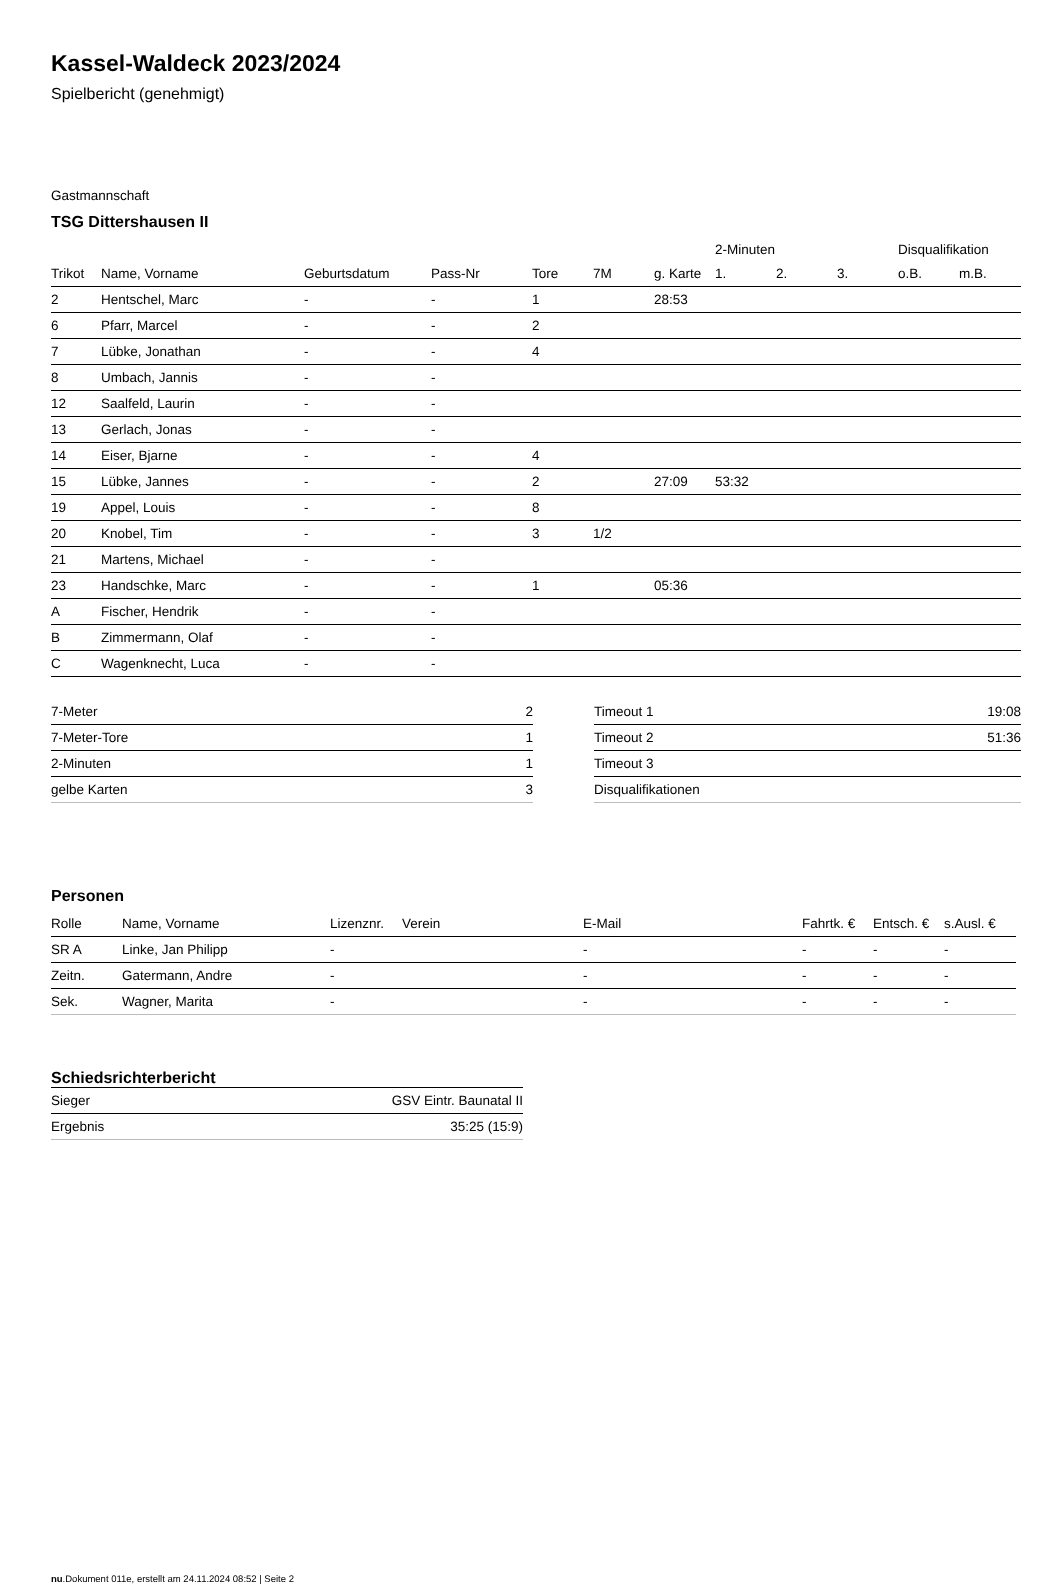Kassel-Waldeck 2023/2024
Spielbericht (genehmigt)
Gastmannschaft
TSG Dittershausen II
| | | | | | | | 2-Minuten | | | Disqualifikation | |
| Trikot | Name, Vorname | Geburtsdatum | Pass-Nr | Tore | 7M | g. Karte | 1. | 2. | 3. | o.B. | m.B. |
| 2 | Hentschel, Marc | - | - | 1 | | 28:53 | | | | | |
| 6 | Pfarr, Marcel | - | - | 2 | | | | | | | |
| 7 | Lübke, Jonathan | - | - | 4 | | | | | | | |
| 8 | Umbach, Jannis | - | - | | | | | | | | |
| 12 | Saalfeld, Laurin | - | - | | | | | | | | |
| 13 | Gerlach, Jonas | - | - | | | | | | | | |
| 14 | Eiser, Bjarne | - | - | 4 | | | | | | | |
| 15 | Lübke, Jannes | - | - | 2 | | 27:09 | 53:32 | | | | |
| 19 | Appel, Louis | - | - | 8 | | | | | | | |
| 20 | Knobel, Tim | - | - | 3 | 1/2 | | | | | | |
| 21 | Martens, Michael | - | - | | | | | | | | |
| 23 | Handschke, Marc | - | - | 1 | | 05:36 | | | | | |
| A | Fischer, Hendrik | - | - | | | | | | | | |
| B | Zimmermann, Olaf | - | - | | | | | | | | |
| C | Wagenknecht, Luca | - | - | | | | | | | | |
| 7-Meter | 2 |
| 7-Meter-Tore | 1 |
| 2-Minuten | 1 |
| gelbe Karten | 3 |
| Timeout 1 | 19:08 |
| Timeout 2 | 51:36 |
| Timeout 3 | |
| Disqualifikationen | |
Personen
| Rolle | Name, Vorname | Lizenznr. | Verein | E-Mail | Fahrtk. € | Entsch. € | s.Ausl. € |
| --- | --- | --- | --- | --- | --- | --- | --- |
| SR A | Linke, Jan Philipp | - | | - | - | - | - |
| Zeitn. | Gatermann, Andre | - | | - | - | - | - |
| Sek. | Wagner, Marita | - | | - | - | - | - |
Schiedsrichterbericht
| Sieger | GSV Eintr. Baunatal II |
| Ergebnis | 35:25 (15:9) |
nu.Dokument 011e, erstellt am 24.11.2024 08:52 | Seite 2